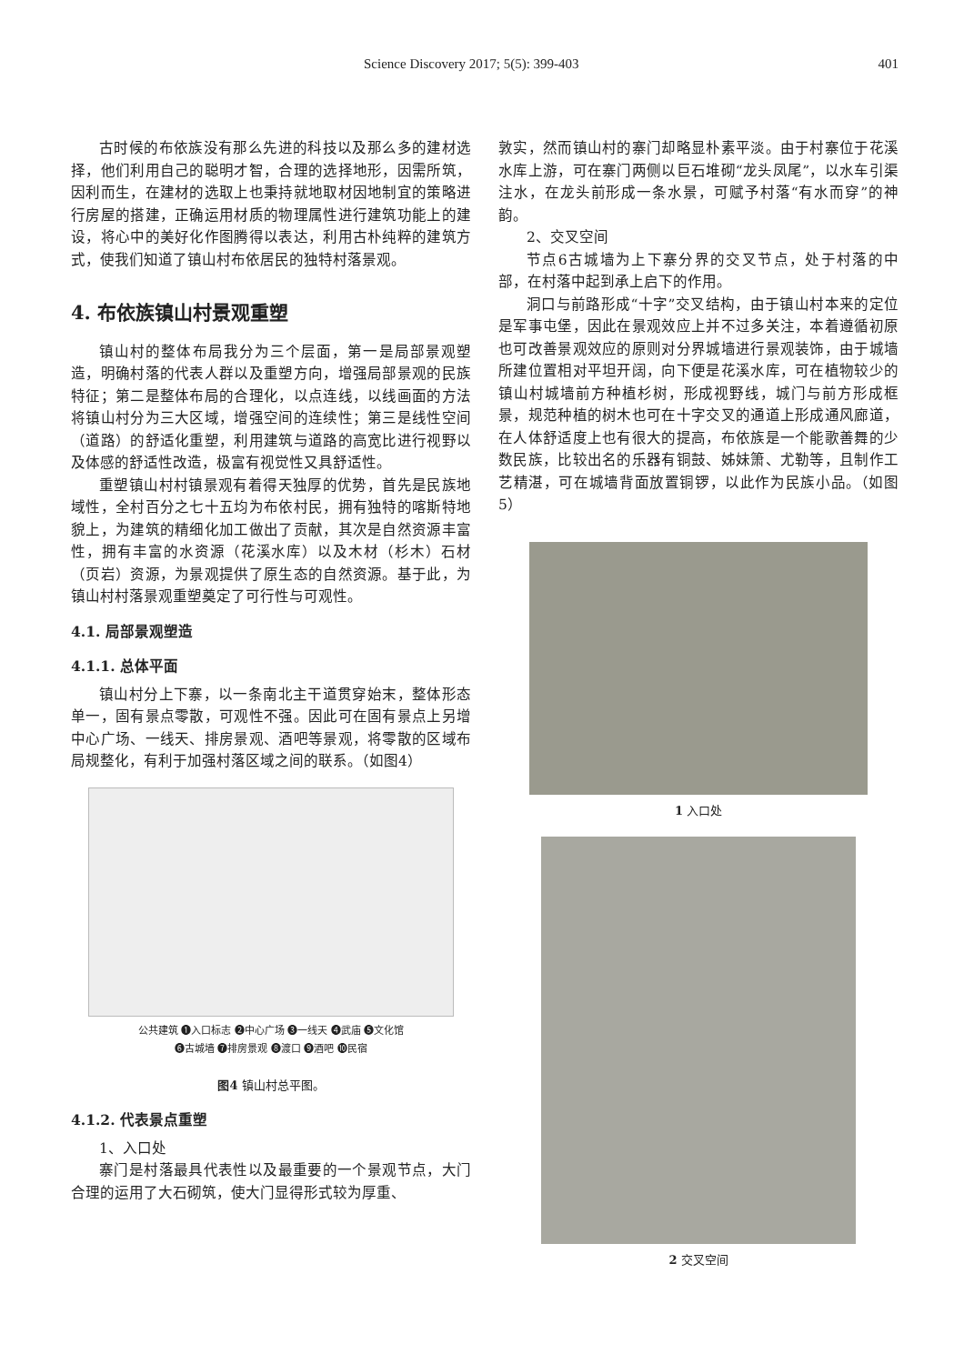Science Discovery 2017; 5(5): 399-403 401
古时候的布依族没有那么先进的科技以及那么多的建材选择，他们利用自己的聪明才智，合理的选择地形，因需所筑，因利而生，在建材的选取上也秉持就地取材因地制宜的策略进行房屋的搭建，正确运用材质的物理属性进行建筑功能上的建设，将心中的美好化作图腾得以表达，利用古朴纯粹的建筑方式，使我们知道了镇山村布依居民的独特村落景观。
4. 布依族镇山村景观重塑
镇山村的整体布局我分为三个层面，第一是局部景观塑造，明确村落的代表人群以及重塑方向，增强局部景观的民族特征；第二是整体布局的合理化，以点连线，以线画面的方法将镇山村分为三大区域，增强空间的连续性；第三是线性空间（道路）的舒适化重塑，利用建筑与道路的高宽比进行视野以及体感的舒适性改造，极富有视觉性又具舒适性。
重塑镇山村村镇景观有着得天独厚的优势，首先是民族地域性，全村百分之七十五均为布依村民，拥有独特的喀斯特地貌上，为建筑的精细化加工做出了贡献，其次是自然资源丰富性，拥有丰富的水资源（花溪水库）以及木材（杉木）石材（页岩）资源，为景观提供了原生态的自然资源。基于此，为镇山村村落景观重塑奠定了可行性与可观性。
4.1. 局部景观塑造
4.1.1. 总体平面
镇山村分上下寨，以一条南北主干道贯穿始末，整体形态单一，固有景点零散，可观性不强。因此可在固有景点上另增中心广场、一线天、排房景观、酒吧等景观，将零散的区域布局规整化，有利于加强村落区域之间的联系。（如图4）
公共建筑 ❶入口标志 ❷中心广场 ❸一线天 ❹武庙 ❺文化馆
❻古城墙 ❼排房景观 ❽渡口 ❾酒吧 ❿民宿
图4 镇山村总平图。
4.1.2. 代表景点重塑
1、入口处
寨门是村落最具代表性以及最重要的一个景观节点，大门合理的运用了大石砌筑，使大门显得形式较为厚重、
敦实，然而镇山村的寨门却略显朴素平淡。由于村寨位于花溪水库上游，可在寨门两侧以巨石堆砌“龙头凤尾”，以水车引渠注水，在龙头前形成一条水景，可赋予村落“有水而穿”的神韵。
2、交叉空间
节点6古城墙为上下寨分界的交叉节点，处于村落的中部，在村落中起到承上启下的作用。
洞口与前路形成“十字”交叉结构，由于镇山村本来的定位是军事屯堡，因此在景观效应上并不过多关注，本着遵循初原也可改善景观效应的原则对分界城墙进行景观装饰，由于城墙所建位置相对平坦开阔，向下便是花溪水库，可在植物较少的镇山村城墙前方种植杉树，形成视野线，城门与前方形成框景，规范种植的树木也可在十字交叉的通道上形成通风廊道，在人体舒适度上也有很大的提高，布依族是一个能歌善舞的少数民族，比较出名的乐器有铜鼓、姊妹箫、尤勒等，且制作工艺精湛，可在城墙背面放置铜锣，以此作为民族小品。（如图5）
1 入口处
2 交叉空间